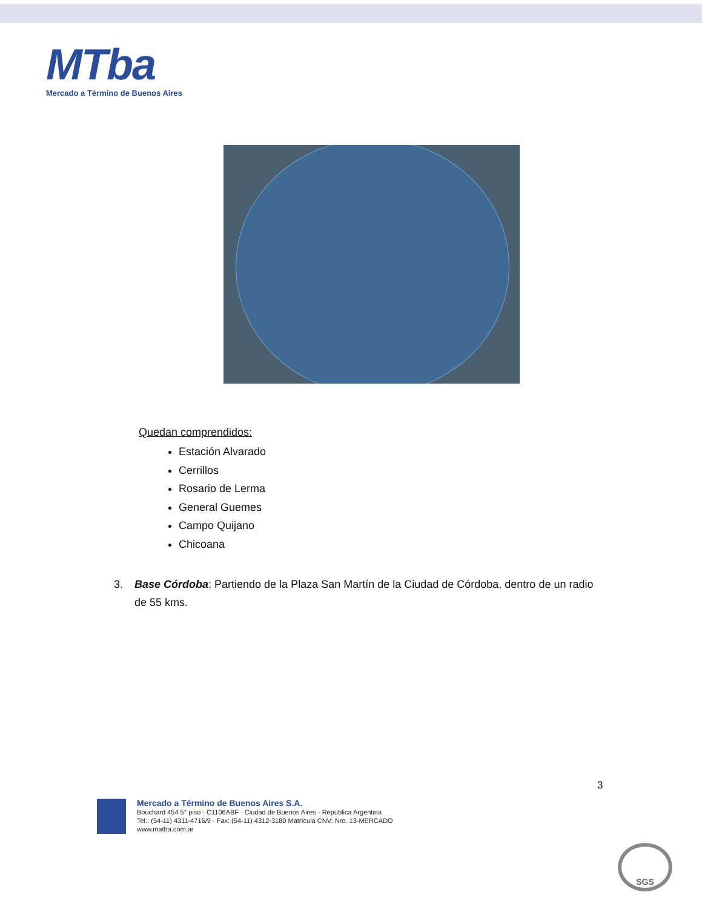MTba
Mercado a Término de Buenos Aires
Quedan comprendidos:
Estación Alvarado
Cerrillos
Rosario de Lerma
General Guemes
Campo Quijano
Chicoana
3. Base Córdoba: Partiendo de la Plaza San Martín de la Ciudad de Córdoba, dentro de un radio de 55 kms.
3
Mercado a Término de Buenos Aires S.A.
Bouchard 454 5° piso · C1106ABF · Ciudad de Buenos Aires · República Argentina
Tel.: (54-11) 4311-4716/9 · Fax: (54-11) 4312-3180 Matrícula CNV: Nro. 13-MERCADO
www.matba.com.ar
SGS